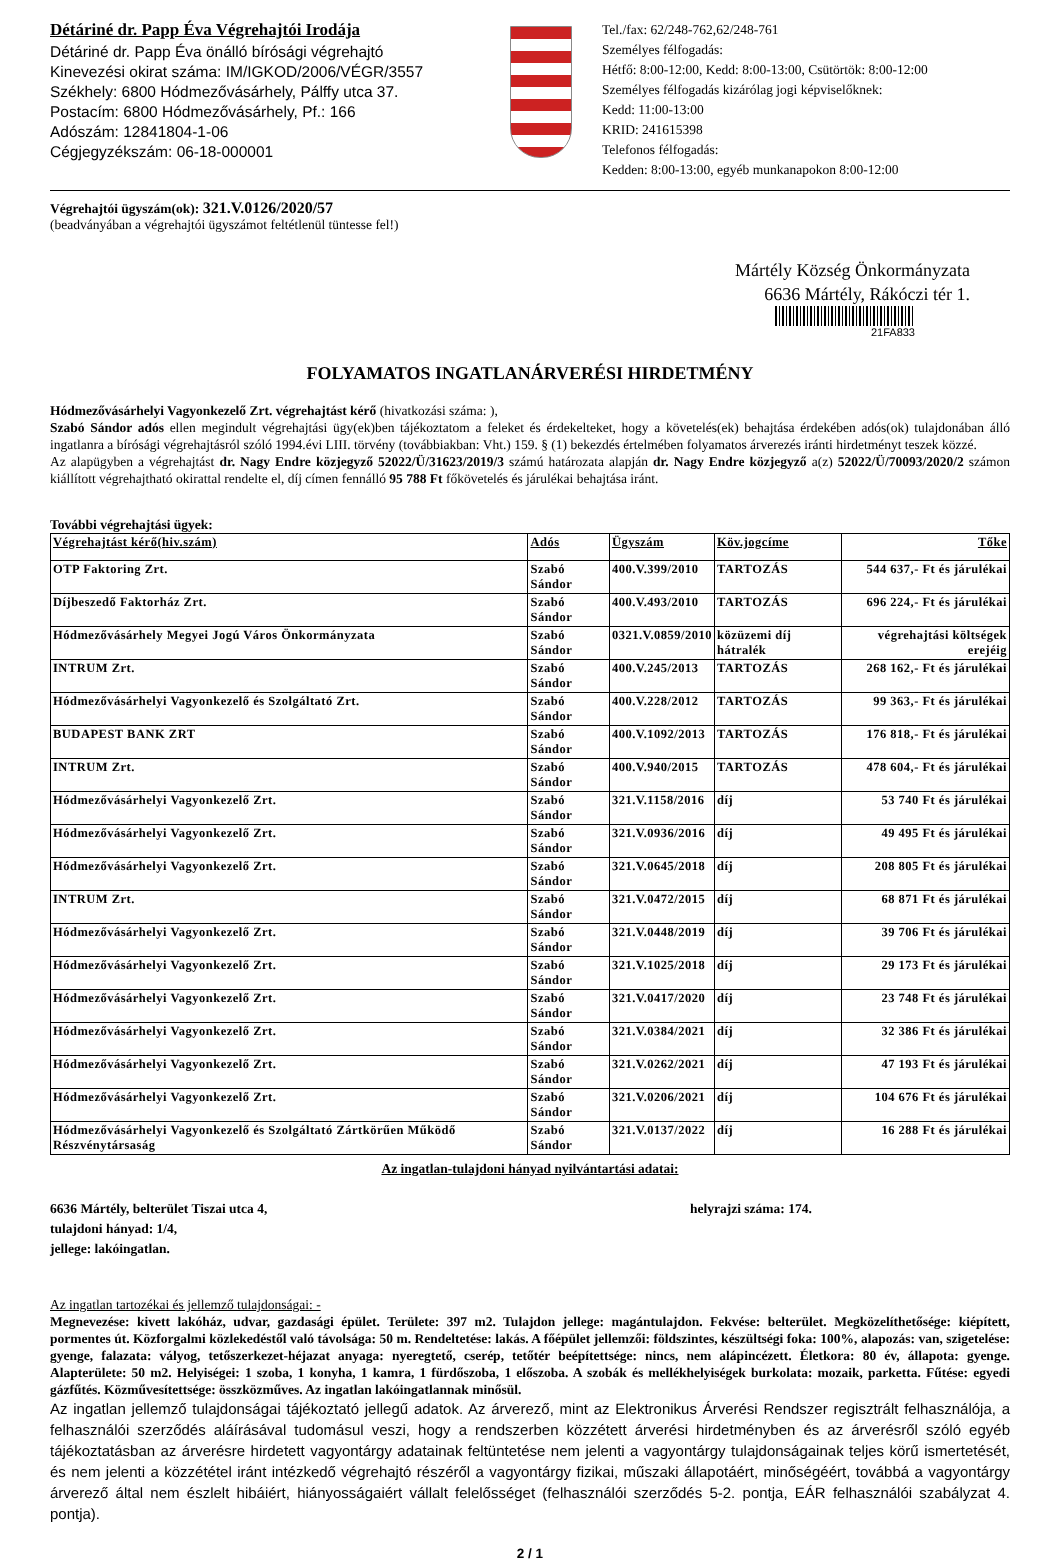Détáriné dr. Papp Éva Végrehajtói Irodája
Détáriné dr. Papp Éva önálló bírósági végrehajtó
Kinevezési okirat száma: IM/IGKOD/2006/VÉGR/3557
Székhely: 6800 Hódmezővásárhely, Pálffy utca 37.
Postacím: 6800 Hódmezővásárhely, Pf.: 166
Adószám: 12841804-1-06
Cégjegyzékszám: 06-18-000001
Tel./fax: 62/248-762,62/248-761
Személyes félfogadás:
Hétfő: 8:00-12:00, Kedd: 8:00-13:00, Csütörtök: 8:00-12:00
Személyes félfogadás kizárólag jogi képviselőknek:
Kedd: 11:00-13:00
KRID: 241615398
Telefonos félfogadás:
Kedden: 8:00-13:00, egyéb munkanapokon 8:00-12:00
Végrehajtói ügyszám(ok): 321.V.0126/2020/57
(beadványában a végrehajtói ügyszámot feltétlenül tüntesse fel!)
Mártély Község Önkormányzata
6636 Mártély, Rákóczi tér 1.
21FA833
FOLYAMATOS INGATLANÁRVERÉSI HIRDETMÉNY
Hódmezővásárhelyi Vagyonkezelő Zrt. végrehajtást kérő (hivatkozási száma: ),
Szabó Sándor adós ellen megindult végrehajtási ügy(ek)ben tájékoztatom a feleket és érdekelteket, hogy a követelés(ek) behajtása érdekében adós(ok) tulajdonában álló ingatlanra a bírósági végrehajtásról szóló 1994.évi LIII. törvény (továbbiakban: Vht.) 159. § (1) bekezdés értelmében folyamatos árverezés iránti hirdetményt teszek közzé.
Az alapügyben a végrehajtást dr. Nagy Endre közjegyző 52022/Ü/31623/2019/3 számú határozata alapján dr. Nagy Endre közjegyző a(z) 52022/Ü/70093/2020/2 számon kiállított végrehajtható okirattal rendelte el, díj címen fennálló 95 788 Ft főkövetelés és járulékai behajtása iránt.
További végrehajtási ügyek:
| Végrehajtást kérő(hiv.szám) | Adós | Ügyszám | Köv.jogcíme | Tőke |
| --- | --- | --- | --- | --- |
| OTP Faktoring Zrt. | Szabó Sándor | 400.V.399/2010 | TARTOZÁS | 544 637,- Ft és járulékai |
| Díjbeszedő Faktorház Zrt. | Szabó Sándor | 400.V.493/2010 | TARTOZÁS | 696 224,- Ft és járulékai |
| Hódmezővásárhely Megyei Jogú Város Önkormányzata | Szabó Sándor | 0321.V.0859/2010 | közüzemi díj hátralék | végrehajtási költségek erejéig |
| INTRUM Zrt. | Szabó Sándor | 400.V.245/2013 | TARTOZÁS | 268 162,- Ft és járulékai |
| Hódmezővásárhelyi Vagyonkezelő és Szolgáltató Zrt. | Szabó Sándor | 400.V.228/2012 | TARTOZÁS | 99 363,- Ft és járulékai |
| BUDAPEST BANK ZRT | Szabó Sándor | 400.V.1092/2013 | TARTOZÁS | 176 818,- Ft és járulékai |
| INTRUM Zrt. | Szabó Sándor | 400.V.940/2015 | TARTOZÁS | 478 604,- Ft és járulékai |
| Hódmezővásárhelyi Vagyonkezelő Zrt. | Szabó Sándor | 321.V.1158/2016 | díj | 53 740 Ft és járulékai |
| Hódmezővásárhelyi Vagyonkezelő Zrt. | Szabó Sándor | 321.V.0936/2016 | díj | 49 495 Ft és járulékai |
| Hódmezővásárhelyi Vagyonkezelő Zrt. | Szabó Sándor | 321.V.0645/2018 | díj | 208 805 Ft és járulékai |
| INTRUM Zrt. | Szabó Sándor | 321.V.0472/2015 | díj | 68 871 Ft és járulékai |
| Hódmezővásárhelyi Vagyonkezelő Zrt. | Szabó Sándor | 321.V.0448/2019 | díj | 39 706 Ft és járulékai |
| Hódmezővásárhelyi Vagyonkezelő Zrt. | Szabó Sándor | 321.V.1025/2018 | díj | 29 173 Ft és járulékai |
| Hódmezővásárhelyi Vagyonkezelő Zrt. | Szabó Sándor | 321.V.0417/2020 | díj | 23 748 Ft és járulékai |
| Hódmezővásárhelyi Vagyonkezelő Zrt. | Szabó Sándor | 321.V.0384/2021 | díj | 32 386 Ft és járulékai |
| Hódmezővásárhelyi Vagyonkezelő Zrt. | Szabó Sándor | 321.V.0262/2021 | díj | 47 193 Ft és járulékai |
| Hódmezővásárhelyi Vagyonkezelő Zrt. | Szabó Sándor | 321.V.0206/2021 | díj | 104 676 Ft és járulékai |
| Hódmezővásárhelyi Vagyonkezelő és Szolgáltató Zártkörűen Működő Részvénytársaság | Szabó Sándor | 321.V.0137/2022 | díj | 16 288 Ft és járulékai |
Az ingatlan-tulajdoni hányad nyilvántartási adatai:
6636 Mártély, belterület Tiszai utca 4,
tulajdoni hányad: 1/4,
jellege: lakóingatlan.
helyrajzi száma: 174.
Az ingatlan tartozékai és jellemző tulajdonságai: -
Megnevezése: kivett lakóház, udvar, gazdasági épület. Területe: 397 m2. Tulajdon jellege: magántulajdon. Fekvése: belterület. Megközelíthetősége: kiépített, pormentes út. Közforgalmi közlekedéstől való távolsága: 50 m. Rendeltetése: lakás. A főépület jellemzői: földszintes, készültségi foka: 100%, alapozás: van, szigetelése: gyenge, falazata: vályog, tetőszerkezet-héjazat anyaga: nyeregtető, cserép, tetőtér beépítettsége: nincs, nem alápincézett. Életkora: 80 év, állapota: gyenge. Alapterülete: 50 m2. Helyiségei: 1 szoba, 1 konyha, 1 kamra, 1 fürdőszoba, 1 előszoba. A szobák és mellékhelyiségek burkolata: mozaik, parketta. Fűtése: egyedi gázfűtés. Közművesítettsége: összközműves. Az ingatlan lakóingatlannak minősül.
Az ingatlan jellemző tulajdonságai tájékoztató jellegű adatok. Az árverező, mint az Elektronikus Árverési Rendszer regisztrált felhasználója, a felhasználói szerződés aláírásával tudomásul veszi, hogy a rendszerben közzétett árverési hirdetményben és az árverésről szóló egyéb tájékoztatásban az árverésre hirdetett vagyontárgy adatainak feltüntetése nem jelenti a vagyontárgy tulajdonságainak teljes körű ismertetését, és nem jelenti a közzététel iránt intézkedő végrehajtó részéről a vagyontárgy fizikai, műszaki állapotáért, minőségéért, továbbá a vagyontárgy árverező által nem észlelt hibáiért, hiányosságaiért vállalt felelősséget (felhasználói szerződés 5-2. pontja, EÁR felhasználói szabályzat 4. pontja).
2 / 1